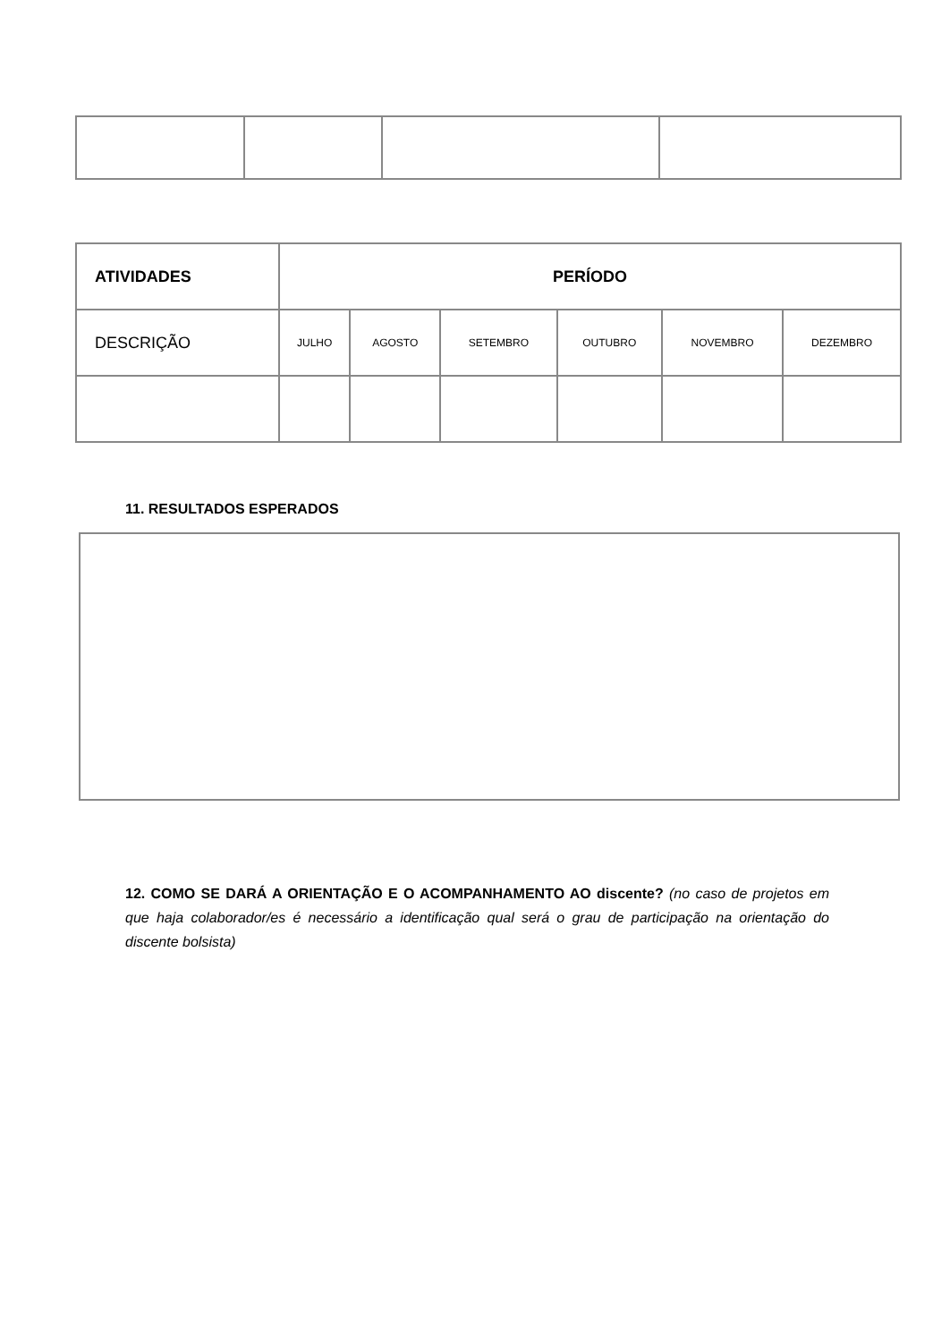| ATIVIDADES | PERÍODO | | | | | |
| --- | --- | --- | --- | --- | --- | --- |
| DESCRIÇÃO | JULHO | AGOSTO | SETEMBRO | OUTUBRO | NOVEMBRO | DEZEMBRO |
11. RESULTADOS ESPERADOS
12. COMO SE DARÁ A ORIENTAÇÃO E O ACOMPANHAMENTO AO discente? (no caso de projetos em que haja colaborador/es é necessário a identificação qual será o grau de participação na orientação do discente bolsista)